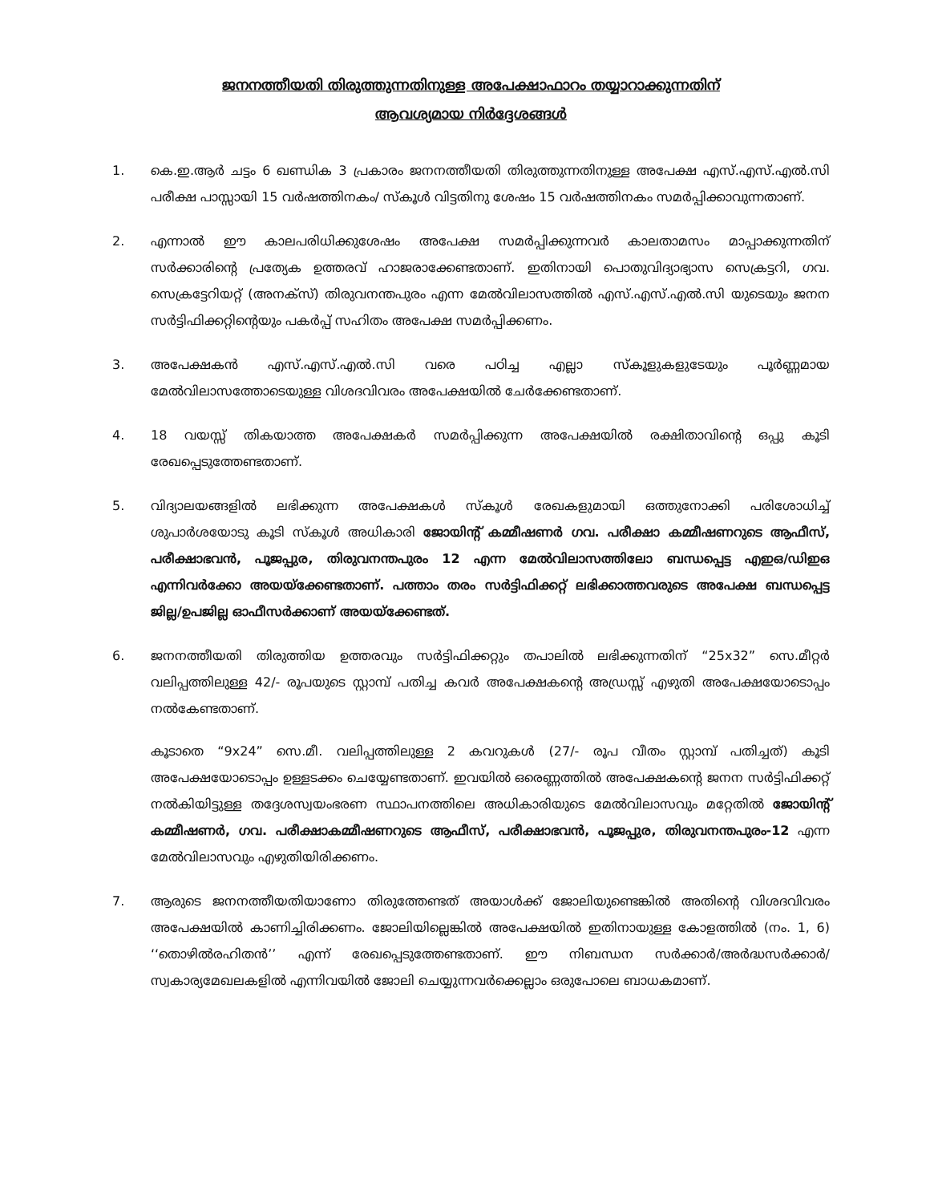ജനനത്തീയതി തിരുത്തുന്നതിനുള്ള അപേക്ഷാഫാറം തയ്യാറാക്കുന്നതിന്
ആവശ്യമായ നിർദ്ദേശങ്ങൾ
1. കെ.ഇ.ആർ ചട്ടം 6 ഖണ്ഡിക 3 പ്രകാരം ജനനത്തീയതി തിരുത്തുന്നതിനുള്ള അപേക്ഷ എസ്.എസ്.എൽ.സി പരീക്ഷ പാസ്സായി 15 വർഷത്തിനകം/ സ്കൂൾ വിട്ടതിനു ശേഷം 15 വർഷത്തിനകം സമർപ്പിക്കാവുന്നതാണ്.
2. എന്നാൽ ഈ കാലപരിധിക്കുശേഷം അപേക്ഷ സമർപ്പിക്കുന്നവർ കാലതാമസം മാപ്പാക്കുന്നതിന് സർക്കാരിന്റെ പ്രത്യേക ഉത്തരവ് ഹാജരാക്കേണ്ടതാണ്. ഇതിനായി പൊതുവിദ്യാഭ്യാസ സെക്രട്ടറി, ഗവ. സെക്രട്ടേറിയറ്റ് (അനക്സ്) തിരുവനന്തപുരം എന്ന മേൽവിലാസത്തിൽ എസ്.എസ്.എൽ.സി യുടെയും ജനന സർട്ടിഫിക്കറ്റിന്റെയും പകർപ്പ് സഹിതം അപേക്ഷ സമർപ്പിക്കണം.
3. അപേക്ഷകൻ എസ്.എസ്.എൽ.സി വരെ പഠിച്ച എല്ലാ സ്കൂളുകളുടേയും പൂർണ്ണമായ മേൽവിലാസത്തോടെയുള്ള വിശദവിവരം അപേക്ഷയിൽ ചേർക്കേണ്ടതാണ്.
4. 18 വയസ്സ് തികയാത്ത അപേക്ഷകർ സമർപ്പിക്കുന്ന അപേക്ഷയിൽ രക്ഷിതാവിന്റെ ഒപ്പു കൂടി രേഖപ്പെടുത്തേണ്ടതാണ്.
5. വിദ്യാലയങ്ങളിൽ ലഭിക്കുന്ന അപേക്ഷകൾ സ്കൂൾ രേഖകളുമായി ഒത്തുനോക്കി പരിശോധിച്ച് ശുപാർശയോടു കൂടി സ്കൂൾ അധികാരി ജോയിന്റ് കമ്മീഷണർ ഗവ. പരീക്ഷാ കമ്മീഷണറുടെ ആഫീസ്, പരീക്ഷാഭവൻ, പൂജപ്പുര, തിരുവനന്തപുരം 12 എന്ന മേൽവിലാസത്തിലോ ബന്ധപ്പെട്ട എഇഒ/ഡിഇഒ എന്നിവർക്കോ അയയ്ക്കേണ്ടതാണ്. പത്താം തരം സർട്ടിഫിക്കറ്റ് ലഭിക്കാത്തവരുടെ അപേക്ഷ ബന്ധപ്പെട്ട ജില്ല/ഉപജില്ല ഓഫീസർക്കാണ് അയയ്ക്കേണ്ടത്.
6. ജനനത്തീയതി തിരുത്തിയ ഉത്തരവും സർട്ടിഫിക്കറ്റും തപാലിൽ ലഭിക്കുന്നതിന് “25x32” സെ.മീറ്റർ വലിപ്പത്തിലുള്ള 42/- രൂപയുടെ സ്റ്റാമ്പ് പതിച്ച കവർ അപേക്ഷകന്റെ അഡ്രസ്സ് എഴുതി അപേക്ഷയോടൊപ്പം നൽകേണ്ടതാണ്.
കൂടാതെ “9x24” സെ.മീ. വലിപ്പത്തിലുള്ള 2 കവറുകൾ (27/- രൂപ വീതം സ്റ്റാമ്പ് പതിച്ചത്) കൂടി അപേക്ഷയോടൊപ്പം ഉള്ളടക്കം ചെയ്യേണ്ടതാണ്. ഇവയിൽ ഒരെണ്ണത്തിൽ അപേക്ഷകന്റെ ജനന സർട്ടിഫിക്കറ്റ് നൽകിയിട്ടുള്ള തദ്ദേശസ്വയംഭരണ സ്ഥാപനത്തിലെ അധികാരിയുടെ മേൽവിലാസവും മറ്റേതിൽ ജോയിന്റ് കമ്മീഷണർ, ഗവ. പരീക്ഷാകമ്മീഷണറുടെ ആഫീസ്, പരീക്ഷാഭവൻ, പൂജപ്പുര, തിരുവനന്തപുരം-12 എന്ന മേൽവിലാസവും എഴുതിയിരിക്കണം.
7. ആരുടെ ജനനത്തീയതിയാണോ തിരുത്തേണ്ടത് അയാൾക്ക് ജോലിയുണ്ടെങ്കിൽ അതിന്റെ വിശദവിവരം അപേക്ഷയിൽ കാണിച്ചിരിക്കണം. ജോലിയില്ലെങ്കിൽ അപേക്ഷയിൽ ഇതിനായുള്ള കോളത്തിൽ (നം. 1, 6) ‘‘തൊഴിൽരഹിതൻ’’ എന്ന് രേഖപ്പെടുത്തേണ്ടതാണ്. ഈ നിബന്ധന സർക്കാർ/അർദ്ധസർക്കാർ/ സ്വകാര്യമേഖലകളിൽ എന്നിവയിൽ ജോലി ചെയ്യുന്നവർക്കെല്ലാം ഒരുപോലെ ബാധകമാണ്.